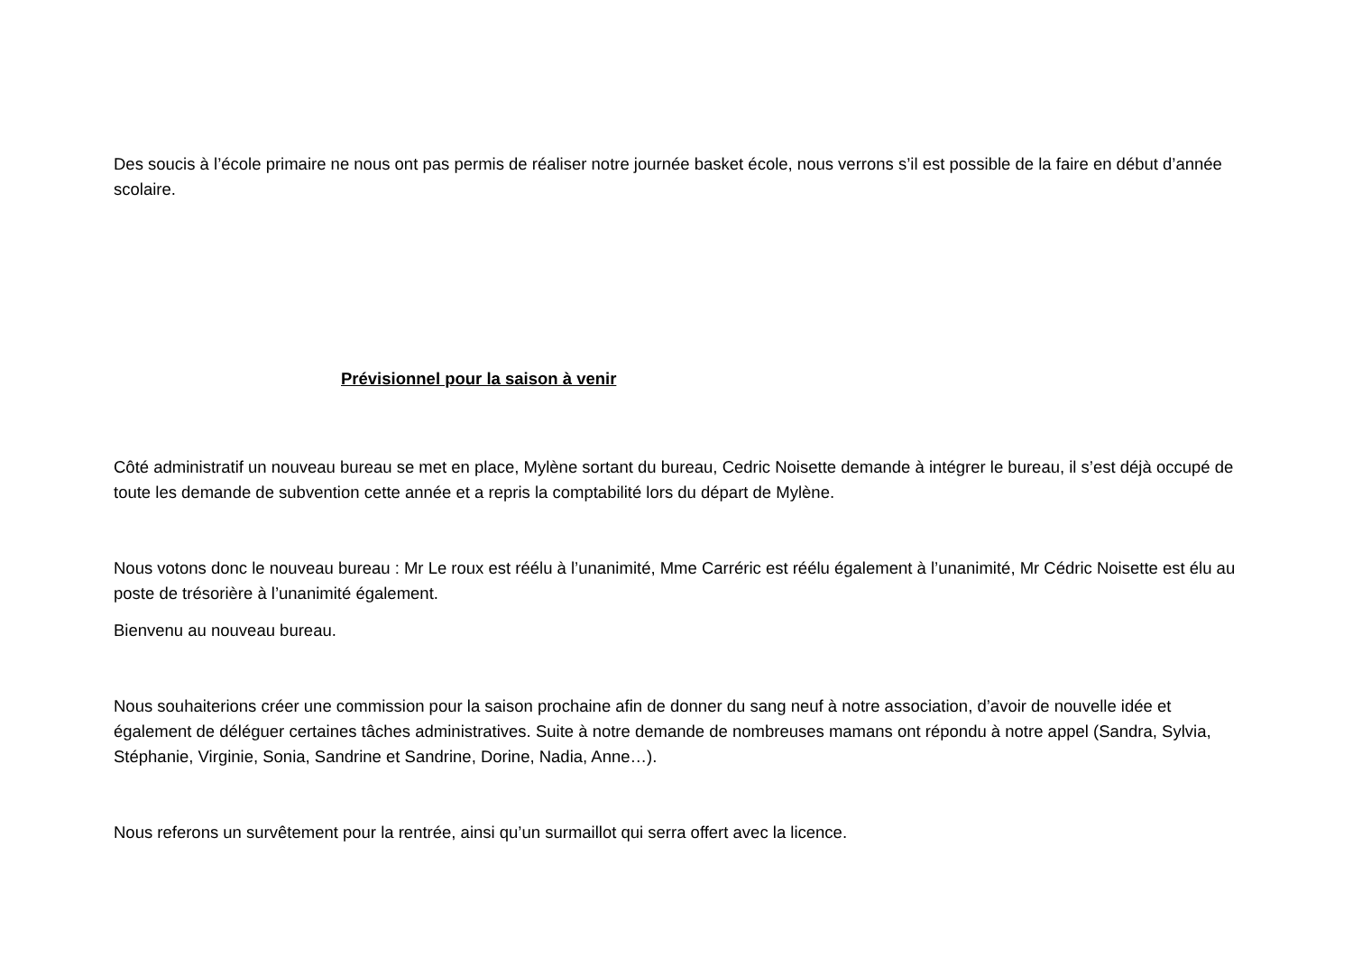Des soucis à l’école primaire ne nous ont pas permis de réaliser notre journée basket école, nous verrons s’il est possible de la faire en début d’année scolaire.
Prévisionnel pour la saison à venir
Côté administratif un nouveau bureau se met en place, Mylène sortant du bureau, Cedric Noisette demande à intégrer le bureau, il s’est déjà occupé de toute les demande de subvention cette année et a repris la comptabilité lors du départ de Mylène.
Nous votons donc le nouveau bureau : Mr Le roux est réélu à l’unanimité, Mme Carréric est réélu également à l’unanimité, Mr Cédric Noisette est élu au poste de trésorière à l’unanimité également.
Bienvenu au nouveau bureau.
Nous souhaiterions créer une commission pour la saison prochaine afin de donner du sang neuf à notre association, d’avoir de nouvelle idée et également de déléguer certaines tâches administratives. Suite à notre demande de nombreuses mamans ont répondu à notre appel (Sandra, Sylvia, Stéphanie, Virginie, Sonia, Sandrine et Sandrine, Dorine, Nadia, Anne…).
Nous referons un survêtement pour la rentrée, ainsi qu’un surmaillot qui serra offert avec la licence.